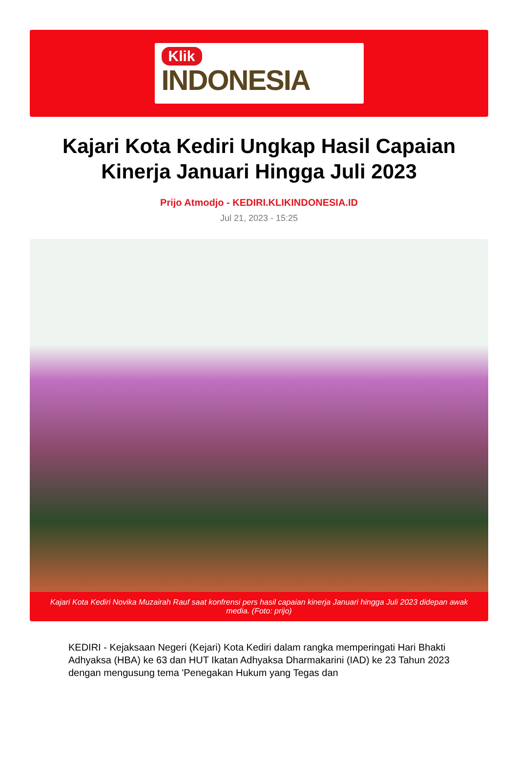Klik
INDONESIA
Kajari Kota Kediri Ungkap Hasil Capaian Kinerja Januari Hingga Juli 2023
Prijo Atmodjo - KEDIRI.KLIKINDONESIA.ID
Jul 21, 2023 - 15:25
Kajari Kota Kediri Novika Muzairah Rauf saat konfrensi pers hasil capaian kinerja Januari hingga Juli 2023 didepan awak media. (Foto: prijo)
KEDIRI - Kejaksaan Negeri (Kejari) Kota Kediri dalam rangka memperingati Hari Bhakti Adhyaksa (HBA) ke 63 dan HUT Ikatan Adhyaksa Dharmakarini (IAD) ke 23 Tahun 2023 dengan mengusung tema 'Penegakan Hukum yang Tegas dan